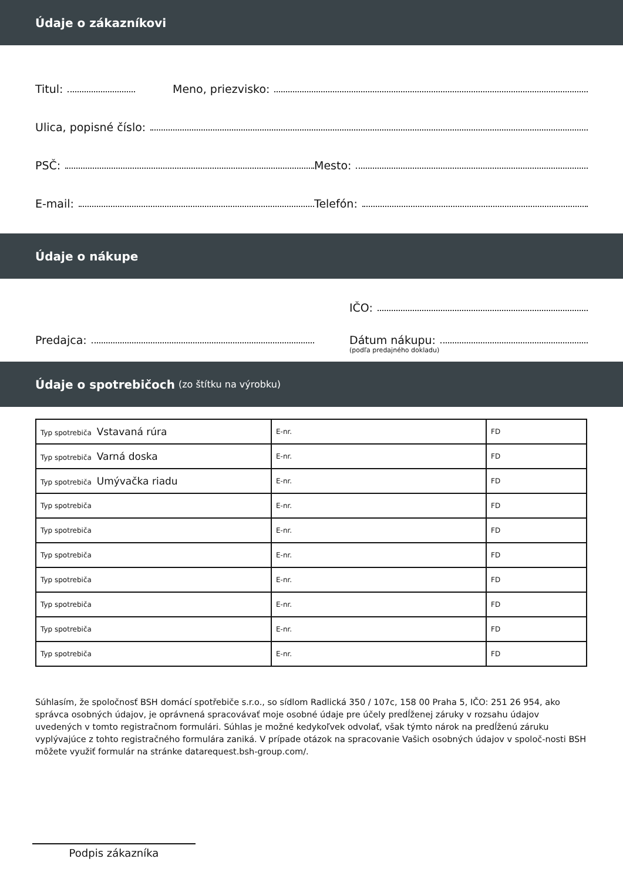Údaje o zákazníkovi
Titul:
Meno, priezvisko:
Ulica, popisné číslo:
PSČ:
Mesto:
E-mail:
Telefón:
Údaje o nákupe
IČO:
Predajca:
Dátum nákupu:
(podľa predajného dokladu)
Údaje o spotrebičoch (zo štítku na výrobku)
| Typ spotrebiča Vstavaná rúra | E-nr. | FD |
| Typ spotrebiča Varná doska | E-nr. | FD |
| Typ spotrebiča Umývačka riadu | E-nr. | FD |
| Typ spotrebiča | E-nr. | FD |
| Typ spotrebiča | E-nr. | FD |
| Typ spotrebiča | E-nr. | FD |
| Typ spotrebiča | E-nr. | FD |
| Typ spotrebiča | E-nr. | FD |
| Typ spotrebiča | E-nr. | FD |
| Typ spotrebiča | E-nr. | FD |
Súhlasím, že spoločnosť BSH domácí spotřebiče s.r.o., so sídlom Radlická 350 / 107c, 158 00 Praha 5, IČO: 251 26 954, ako správca osobných údajov, je oprávnená spracovávať moje osobné údaje pre účely predĺženej záruky v rozsahu údajov uvedených v tomto registračnom formulári. Súhlas je možné kedykoľvek odvolať, však týmto nárok na predĺženú záruku vyplývajúce z tohto registračného formulára zaniká. V prípade otázok na spracovanie Vašich osobných údajov v spoloč-nosti BSH môžete využiť formulár na stránke datarequest.bsh-group.com/.
Podpis zákazníka